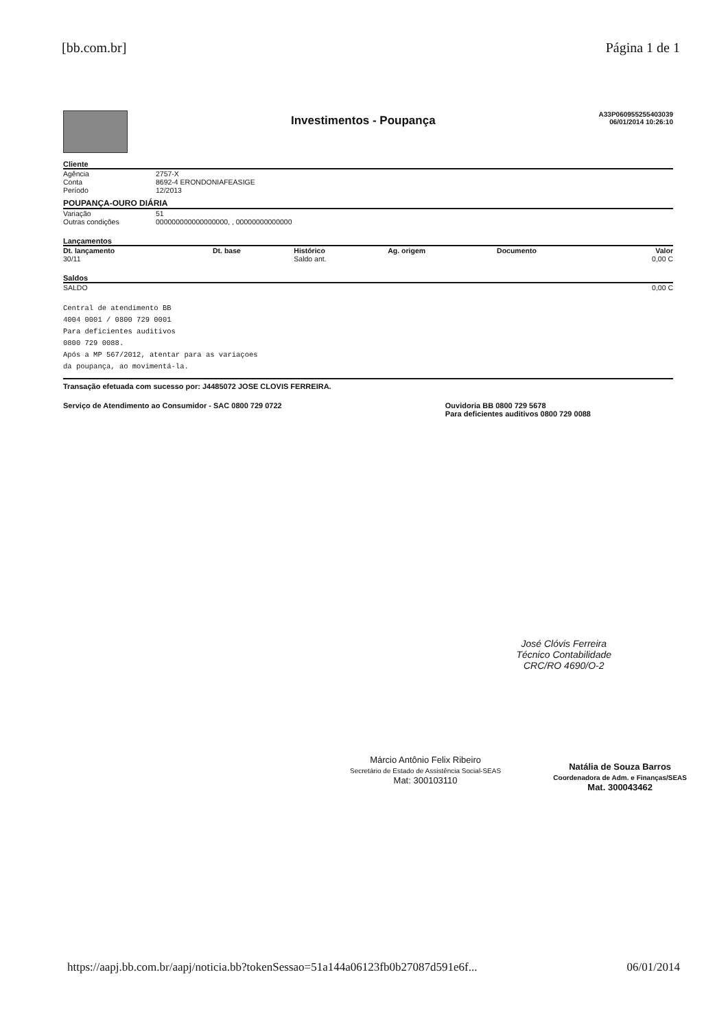[bb.com.br] Página 1 de 1
Investimentos - Poupança
A33P060955255403039
06/01/2014 10:26:10
Cliente
| Agência | 2757-X |
| Conta | 8692-4 ERONDONIAFEASIGE |
| Período | 12/2013 |
POUPANÇA-OURO DIÁRIA
| Variação | 51 |
| Outras condições | 000000000000000000, , 00000000000000 |
Lançamentos
| Dt. lançamento | Dt. base | Histórico | Ag. origem | Documento | Valor |
| --- | --- | --- | --- | --- | --- |
| 30/11 | | Saldo ant. | | | 0,00 C |
Saldos
| SALDO | 0,00 C |
Central de atendimento BB
4004 0001 / 0800 729 0001
Para deficientes auditivos
0800 729 0088.
Após a MP 567/2012, atentar para as variaçoes
da poupança, ao movimentá-la.
Transação efetuada com sucesso por: J4485072 JOSE CLOVIS FERREIRA.
Serviço de Atendimento ao Consumidor - SAC 0800 729 0722 Ouvidoria BB 0800 729 5678
Para deficientes auditivos 0800 729 0088
José Clóvis Ferreira
Técnico Contabilidade
CRC/RO 4690/O-2
Márcio Antônio Felix Ribeiro
Secretário de Estado de Assistência Social-SEAS
Mat: 300103110
Natália de Souza Barros
Coordenadora de Adm. e Finanças/SEAS
Mat. 300043462
https://aapj.bb.com.br/aapj/noticia.bb?tokenSessao=51a144a06123fb0b27087d591e6f... 06/01/2014